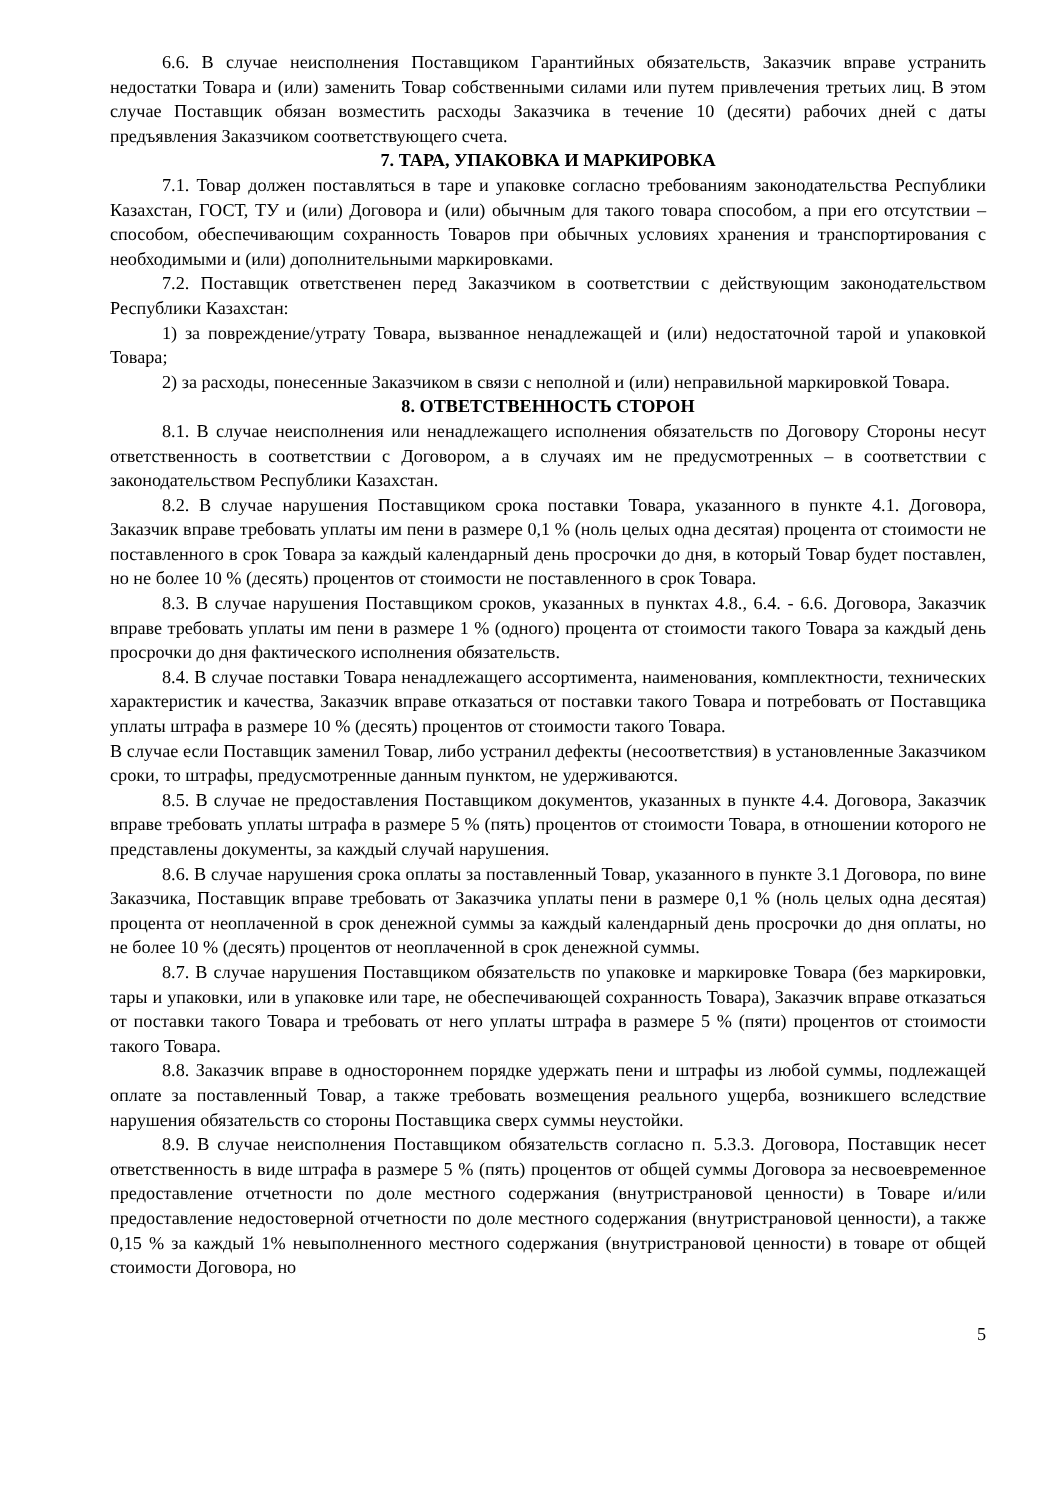6.6. В случае неисполнения Поставщиком Гарантийных обязательств, Заказчик вправе устранить недостатки Товара и (или) заменить Товар собственными силами или путем привлечения третьих лиц. В этом случае Поставщик обязан возместить расходы Заказчика в течение 10 (десяти) рабочих дней с даты предъявления Заказчиком соответствующего счета.
7. ТАРА, УПАКОВКА И МАРКИРОВКА
7.1. Товар должен поставляться в таре и упаковке согласно требованиям законодательства Республики Казахстан, ГОСТ, ТУ и (или) Договора и (или) обычным для такого товара способом, а при его отсутствии – способом, обеспечивающим сохранность Товаров при обычных условиях хранения и транспортирования с необходимыми и (или) дополнительными маркировками.
7.2. Поставщик ответственен перед Заказчиком в соответствии с действующим законодательством Республики Казахстан:
1) за повреждение/утрату Товара, вызванное ненадлежащей и (или) недостаточной тарой и упаковкой Товара;
2) за расходы, понесенные Заказчиком в связи с неполной и (или) неправильной маркировкой Товара.
8. ОТВЕТСТВЕННОСТЬ СТОРОН
8.1. В случае неисполнения или ненадлежащего исполнения обязательств по Договору Стороны несут ответственность в соответствии с Договором, а в случаях им не предусмотренных – в соответствии с законодательством Республики Казахстан.
8.2. В случае нарушения Поставщиком срока поставки Товара, указанного в пункте 4.1. Договора, Заказчик вправе требовать уплаты им пени в размере 0,1 % (ноль целых одна десятая) процента от стоимости не поставленного в срок Товара за каждый календарный день просрочки до дня, в который Товар будет поставлен, но не более 10 % (десять) процентов от стоимости не поставленного в срок Товара.
8.3. В случае нарушения Поставщиком сроков, указанных в пунктах 4.8., 6.4. - 6.6. Договора, Заказчик вправе требовать уплаты им пени в размере 1 % (одного) процента от стоимости такого Товара за каждый день просрочки до дня фактического исполнения обязательств.
8.4. В случае поставки Товара ненадлежащего ассортимента, наименования, комплектности, технических характеристик и качества, Заказчик вправе отказаться от поставки такого Товара и потребовать от Поставщика уплаты штрафа в размере 10 % (десять) процентов от стоимости такого Товара.
В случае если Поставщик заменил Товар, либо устранил дефекты (несоответствия) в установленные Заказчиком сроки, то штрафы, предусмотренные данным пунктом, не удерживаются.
8.5. В случае не предоставления Поставщиком документов, указанных в пункте 4.4. Договора, Заказчик вправе требовать уплаты штрафа в размере 5 % (пять) процентов от стоимости Товара, в отношении которого не представлены документы, за каждый случай нарушения.
8.6. В случае нарушения срока оплаты за поставленный Товар, указанного в пункте 3.1 Договора, по вине Заказчика, Поставщик вправе требовать от Заказчика уплаты пени в размере 0,1 % (ноль целых одна десятая) процента от неоплаченной в срок денежной суммы за каждый календарный день просрочки до дня оплаты, но не более 10 % (десять) процентов от неоплаченной в срок денежной суммы.
8.7. В случае нарушения Поставщиком обязательств по упаковке и маркировке Товара (без маркировки, тары и упаковки, или в упаковке или таре, не обеспечивающей сохранность Товара), Заказчик вправе отказаться от поставки такого Товара и требовать от него уплаты штрафа в размере 5 % (пяти) процентов от стоимости такого Товара.
8.8. Заказчик вправе в одностороннем порядке удержать пени и штрафы из любой суммы, подлежащей оплате за поставленный Товар, а также требовать возмещения реального ущерба, возникшего вследствие нарушения обязательств со стороны Поставщика сверх суммы неустойки.
8.9. В случае неисполнения Поставщиком обязательств согласно п. 5.3.3. Договора, Поставщик несет ответственность в виде штрафа в размере 5 % (пять) процентов от общей суммы Договора за несвоевременное предоставление отчетности по доле местного содержания (внутристрановой ценности) в Товаре и/или предоставление недостоверной отчетности по доле местного содержания (внутристрановой ценности), а также 0,15 % за каждый 1% невыполненного местного содержания (внутристрановой ценности) в товаре от общей стоимости Договора, но
5